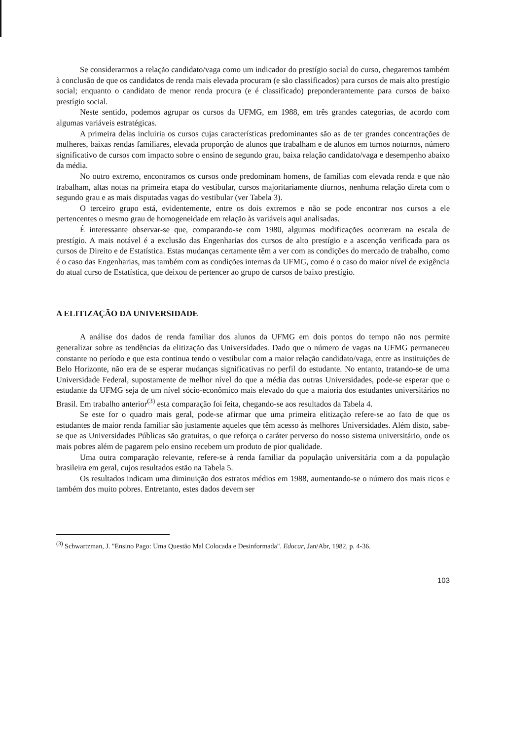Se considerarmos a relação candidato/vaga como um indicador do prestígio social do curso, chegaremos também à conclusão de que os candidatos de renda mais elevada procuram (e são classificados) para cursos de mais alto prestígio social; enquanto o candidato de menor renda procura (e é classificado) preponderantemente para cursos de baixo prestígio social.
Neste sentido, podemos agrupar os cursos da UFMG, em 1988, em três grandes categorias, de acordo com algumas variáveis estratégicas.
A primeira delas incluiria os cursos cujas características predominantes são as de ter grandes concentrações de mulheres, baixas rendas familiares, elevada proporção de alunos que trabalham e de alunos em turnos noturnos, número significativo de cursos com impacto sobre o ensino de segundo grau, baixa relação candidato/vaga e desempenho abaixo da média.
No outro extremo, encontramos os cursos onde predominam homens, de famílias com elevada renda e que não trabalham, altas notas na primeira etapa do vestibular, cursos majoritariamente diurnos, nenhuma relação direta com o segundo grau e as mais disputadas vagas do vestibular (ver Tabela 3).
O terceiro grupo está, evidentemente, entre os dois extremos e não se pode encontrar nos cursos a ele pertencentes o mesmo grau de homogeneidade em relação às variáveis aqui analisadas.
É interessante observar-se que, comparando-se com 1980, algumas modificações ocorreram na escala de prestígio. A mais notável é a exclusão das Engenharias dos cursos de alto prestígio e a ascenção verificada para os cursos de Direito e de Estatística. Estas mudanças certamente têm a ver com as condições do mercado de trabalho, como é o caso das Engenharias, mas também com as condições internas da UFMG, como é o caso do maior nível de exigência do atual curso de Estatística, que deixou de pertencer ao grupo de cursos de baixo prestígio.
A ELITIZAÇÃO DA UNIVERSIDADE
A análise dos dados de renda familiar dos alunos da UFMG em dois pontos do tempo não nos permite generalizar sobre as tendências da elitização das Universidades. Dado que o número de vagas na UFMG permaneceu constante no período e que esta continua tendo o vestibular com a maior relação candidato/vaga, entre as instituições de Belo Horizonte, não era de se esperar mudanças significativas no perfil do estudante. No entanto, tratando-se de uma Universidade Federal, supostamente de melhor nível do que a média das outras Universidades, pode-se esperar que o estudante da UFMG seja de um nível sócio-econômico mais elevado do que a maioria dos estudantes universitários no Brasil. Em trabalho anterior<sup>(3)</sup> esta comparação foi feita, chegando-se aos resultados da Tabela 4.
Se este for o quadro mais geral, pode-se afirmar que uma primeira elitização refere-se ao fato de que os estudantes de maior renda familiar são justamente aqueles que têm acesso às melhores Universidades. Além disto, sabe-se que as Universidades Públicas são gratuitas, o que reforça o caráter perverso do nosso sistema universitário, onde os mais pobres além de pagarem pelo ensino recebem um produto de pior qualidade.
Uma outra comparação relevante, refere-se à renda familiar da população universitária com a da população brasileira em geral, cujos resultados estão na Tabela 5.
Os resultados indicam uma diminuição dos estratos médios em 1988, aumentando-se o número dos mais ricos e também dos muito pobres. Entretanto, estes dados devem ser
<sup>(3)</sup> Schwartzman, J. "Ensino Pago: Uma Questão Mal Colocada e Desinformada". Educar, Jan/Abr, 1982, p. 4-36.
103